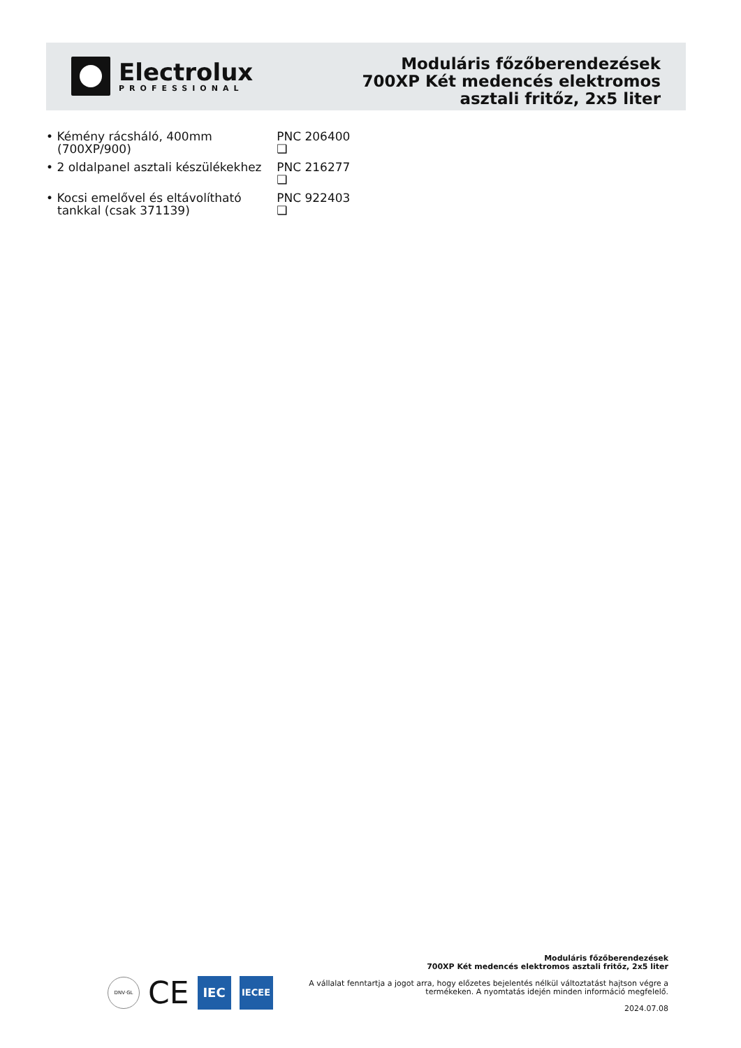Electrolux
PROFESSIONAL
Moduláris főzőberendezések
700XP Két medencés elektromos
asztali fritőz, 2x5 liter
• Kémény rácsháló, 400mm (700XP/900)
PNC 206400 ❑
• 2 oldalpanel asztali készülékekhez
PNC 216277 ❑
• Kocsi emelővel és eltávolítható tankkal (csak 371139)
PNC 922403 ❑
DNV·GL
CE
IEC
IECEE
Moduláris főzőberendezések
700XP Két medencés elektromos asztali fritőz, 2x5 liter
A vállalat fenntartja a jogot arra, hogy előzetes bejelentés nélkül változtatást hajtson végre a
termékeken. A nyomtatás idején minden információ megfelelő.
2024.07.08